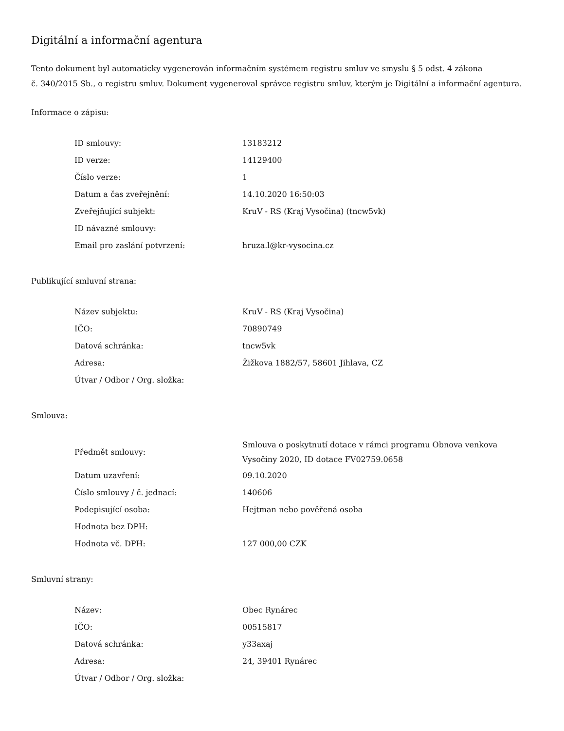Digitální a informační agentura
Tento dokument byl automaticky vygenerován informačním systémem registru smluv ve smyslu § 5 odst. 4 zákona
č. 340/2015 Sb., o registru smluv. Dokument vygeneroval správce registru smluv, kterým je Digitální a informační agentura.
Informace o zápisu:
| ID smlouvy: | 13183212 |
| ID verze: | 14129400 |
| Číslo verze: | 1 |
| Datum a čas zveřejnění: | 14.10.2020 16:50:03 |
| Zveřejňující subjekt: | KruV - RS (Kraj Vysočina) (tncw5vk) |
| ID návazné smlouvy: | |
| Email pro zaslání potvrzení: | hruza.l@kr-vysocina.cz |
Publikující smluvní strana:
| Název subjektu: | KruV - RS (Kraj Vysočina) |
| IČO: | 70890749 |
| Datová schránka: | tncw5vk |
| Adresa: | Žižkova 1882/57, 58601 Jihlava, CZ |
| Útvar / Odbor / Org. složka: | |
Smlouva:
| Předmět smlouvy: | Smlouva o poskytnutí dotace v rámci programu Obnova venkova Vysočiny 2020, ID dotace FV02759.0658 |
| Datum uzavření: | 09.10.2020 |
| Číslo smlouvy / č. jednací: | 140606 |
| Podepisující osoba: | Hejtman nebo pověřená osoba |
| Hodnota bez DPH: | |
| Hodnota vč. DPH: | 127 000,00 CZK |
Smluvní strany:
| Název: | Obec Rynárec |
| IČO: | 00515817 |
| Datová schránka: | y33axaj |
| Adresa: | 24, 39401 Rynárec |
| Útvar / Odbor / Org. složka: | |